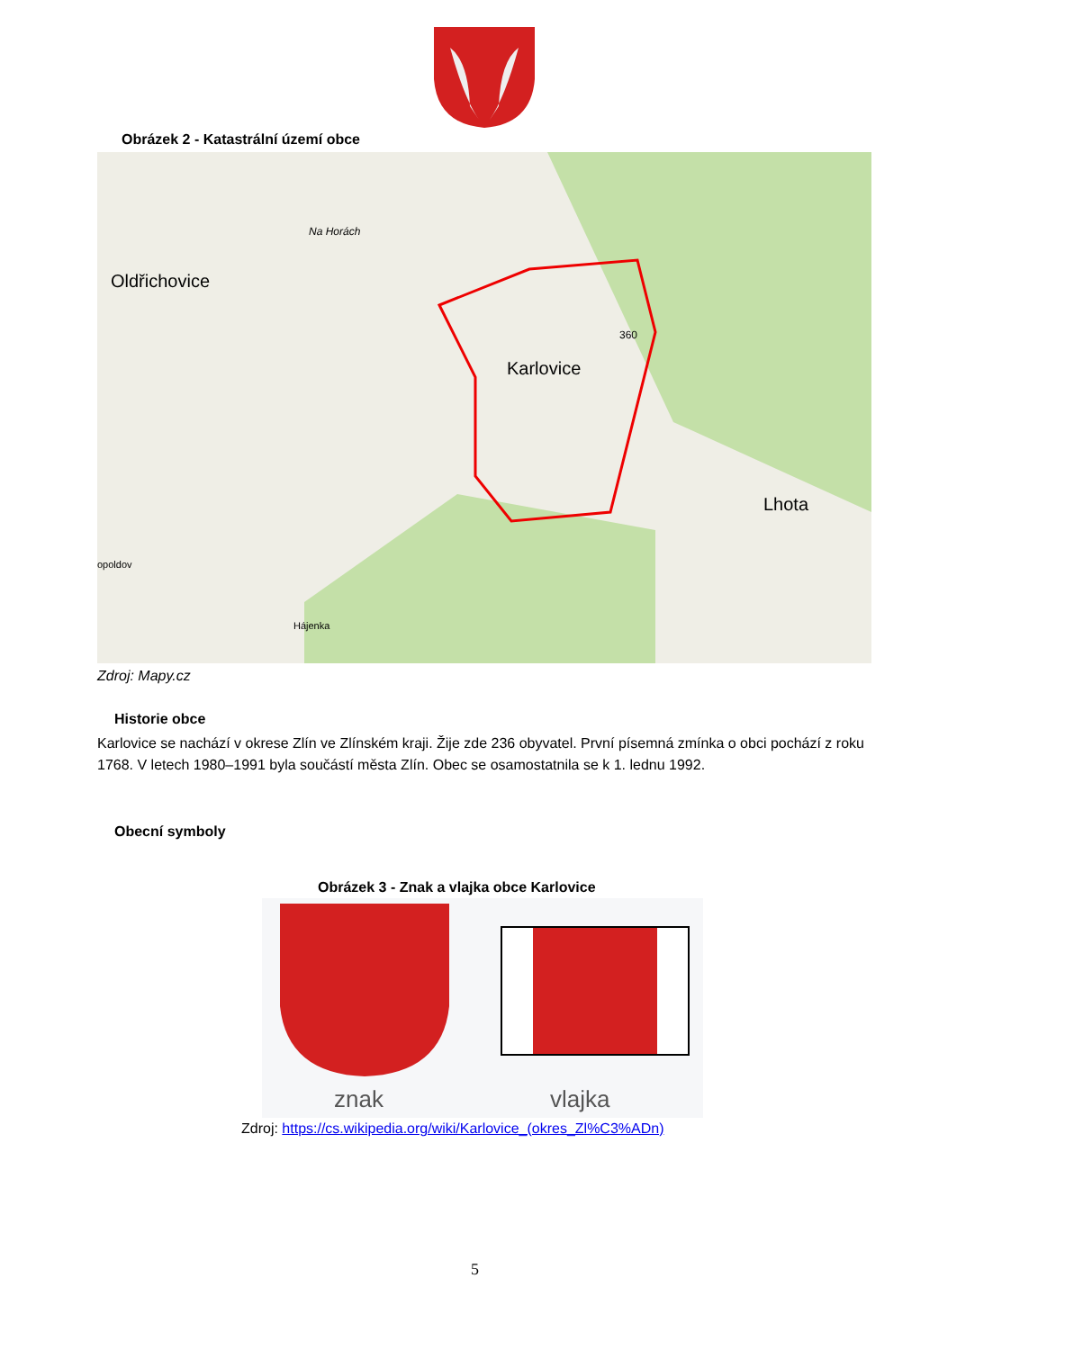Obrázek 2 - Katastrální území obce
Oldřichovice
Karlovice
Lhota
Na Horách
360
Hájenka
opoldov
Zdroj: Mapy.cz
Historie obce
Karlovice se nachází v okrese Zlín ve Zlínském kraji. Žije zde 236 obyvatel. První písemná zmínka o obci pochází z roku 1768. V letech 1980–1991 byla součástí města Zlín. Obec se osamostatnila se k 1. lednu 1992.
Obecní symboly
Obrázek 3 - Znak a vlajka obce Karlovice
znak
vlajka
Zdroj: https://cs.wikipedia.org/wiki/Karlovice_(okres_Zl%C3%ADn)
5